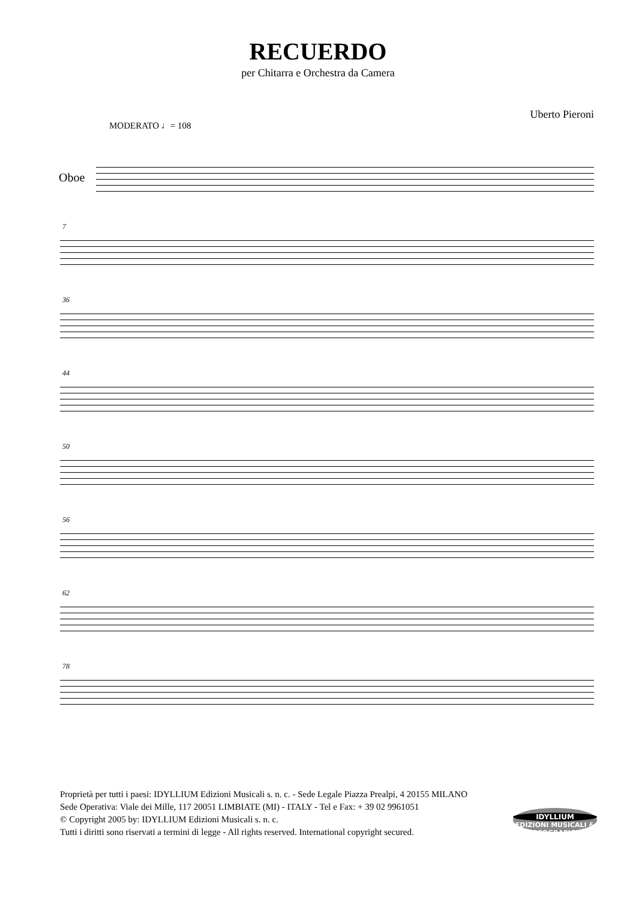RECUERDO
per Chitarra e Orchestra da Camera
Uberto Pieroni
MODERATO ♩= 108
Oboe
7
36
44
50
56
62
78
Proprietà per tutti i paesi: IDYLLIUM Edizioni Musicali s. n. c. - Sede Legale Piazza Prealpi, 4 20155 MILANO
Sede Operativa: Viale dei Mille, 117 20051 LIMBIATE (MI) - ITALY - Tel e Fax: + 39 02 9961051
© Copyright 2005 by: IDYLLIUM Edizioni Musicali s. n. c.
Tutti i diritti sono riservati a termini di legge - All rights reserved. International copyright secured.
IDYLLIUM
EDIZIONI MUSICALI & DISCOGRAFICHE